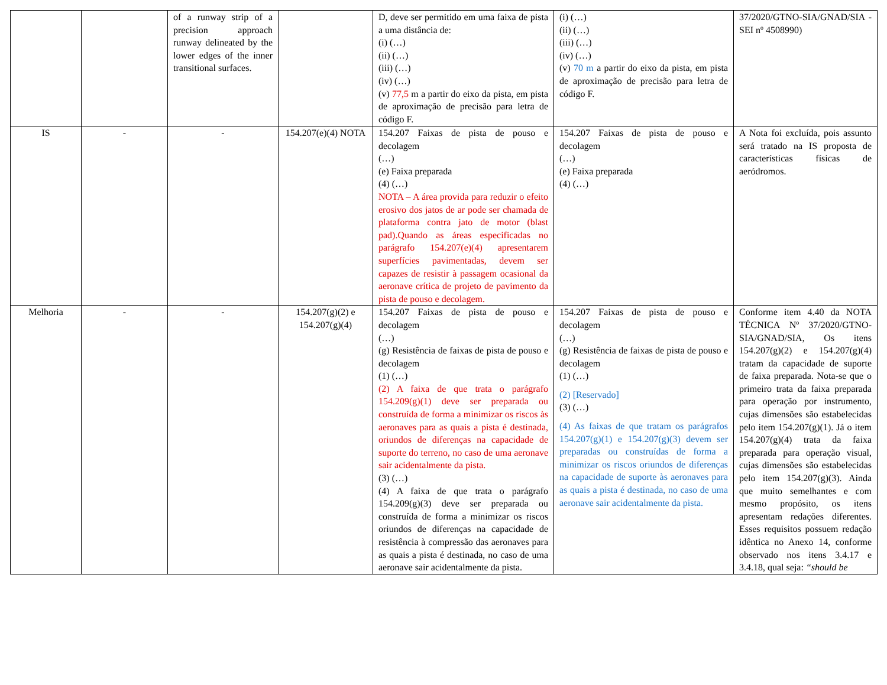| | | of a runway strip of a precision approach runway delineated by the lower edges of the inner transitional surfaces. | | D, deve ser permitido em uma faixa de pista a uma distância de: (i) (…) (ii) (…) (iii) (…) (iv) (…) (v) 77,5 m a partir do eixo da pista, em pista de aproximação de precisão para letra de código F. | (i) (…) (ii) (…) (iii) (…) (iv) (…) (v) 70 m a partir do eixo da pista, em pista de aproximação de precisão para letra de código F. | 37/2020/GTNO-SIA/GNAD/SIA - SEI nº 4508990) |
| IS | - | - | 154.207(e)(4) NOTA | 154.207 Faixas de pista de pouso e decolagem (…) (e) Faixa preparada (4) (…) NOTA – A área provida para reduzir o efeito erosivo dos jatos de ar pode ser chamada de plataforma contra jato de motor (blast pad).Quando as áreas especificadas no parágrafo 154.207(e)(4) apresentarem superfícies pavimentadas, devem ser capazes de resistir à passagem ocasional da aeronave crítica de projeto de pavimento da pista de pouso e decolagem. | 154.207 Faixas de pista de pouso e decolagem (…) (e) Faixa preparada (4) (…) | A Nota foi excluída, pois assunto será tratado na IS proposta de características físicas de aeródromos. |
| Melhoria | - | - | 154.207(g)(2) e 154.207(g)(4) | 154.207 Faixas de pista de pouso e decolagem (…) (g) Resistência de faixas de pista de pouso e decolagem (1) (…) (2) A faixa de que trata o parágrafo 154.209(g)(1) deve ser preparada ou construída de forma a minimizar os riscos às aeronaves para as quais a pista é destinada, oriundos de diferenças na capacidade de suporte do terreno, no caso de uma aeronave sair acidentalmente da pista. (3) (…) (4) A faixa de que trata o parágrafo 154.209(g)(3) deve ser preparada ou construída de forma a minimizar os riscos oriundos de diferenças na capacidade de resistência à compressão das aeronaves para as quais a pista é destinada, no caso de uma aeronave sair acidentalmente da pista. | 154.207 Faixas de pista de pouso e decolagem (…) (g) Resistência de faixas de pista de pouso e decolagem (1) (…) (2) [Reservado] (3) (…) (4) As faixas de que tratam os parágrafos 154.207(g)(1) e 154.207(g)(3) devem ser preparadas ou construídas de forma a minimizar os riscos oriundos de diferenças na capacidade de suporte às aeronaves para as quais a pista é destinada, no caso de uma aeronave sair acidentalmente da pista. | Conforme item 4.40 da NOTA TÉCNICA Nº 37/2020/GTNO-SIA/GNAD/SIA, Os itens 154.207(g)(2) e 154.207(g)(4) tratam da capacidade de suporte de faixa preparada. Nota-se que o primeiro trata da faixa preparada para operação por instrumento, cujas dimensões são estabelecidas pelo item 154.207(g)(1). Já o item 154.207(g)(4) trata da faixa preparada para operação visual, cujas dimensões são estabelecidas pelo item 154.207(g)(3). Ainda que muito semelhantes e com mesmo propósito, os itens apresentam redações diferentes. Esses requisitos possuem redação idêntica no Anexo 14, conforme observado nos itens 3.4.17 e 3.4.18, qual seja: “should be |